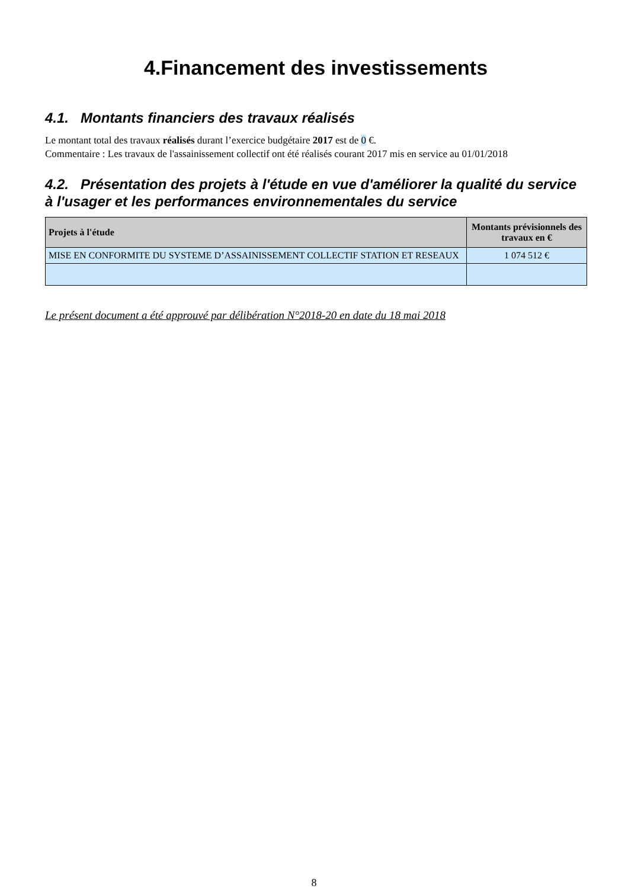4.Financement des investissements
4.1. Montants financiers des travaux réalisés
Le montant total des travaux réalisés durant l’exercice budgétaire 2017 est de 0 €.
Commentaire : Les travaux de l'assainissement collectif ont été réalisés courant 2017 mis en service au 01/01/2018
4.2. Présentation des projets à l'étude en vue d'améliorer la qualité du service à l'usager et les performances environnementales du service
| Projets à l'étude | Montants prévisionnels des travaux en € |
| --- | --- |
| MISE EN CONFORMITE DU SYSTEME D’ASSAINISSEMENT COLLECTIF STATION ET RESEAUX | 1 074 512 € |
Le présent document a été approuvé par délibération N°2018-20 en date du 18 mai 2018
8